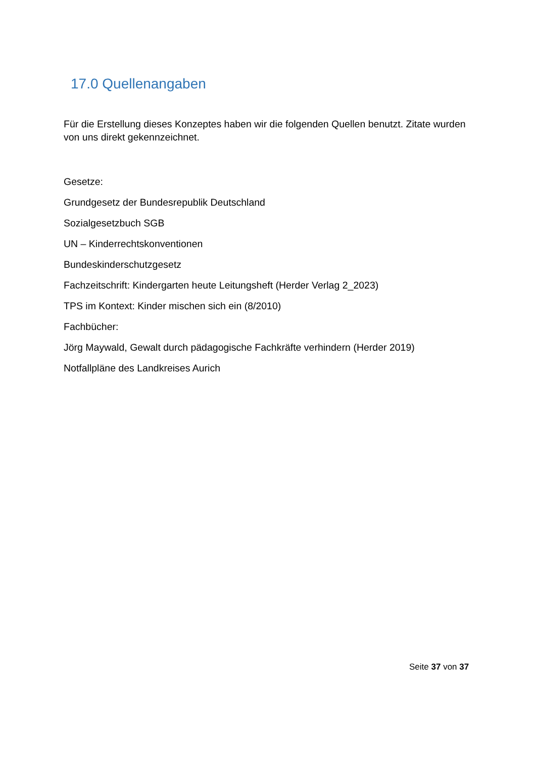17.0 Quellenangaben
Für die Erstellung dieses Konzeptes haben wir die folgenden Quellen benutzt. Zitate wurden von uns direkt gekennzeichnet.
Gesetze:
Grundgesetz der Bundesrepublik Deutschland
Sozialgesetzbuch SGB
UN – Kinderrechtskonventionen
Bundeskinderschutzgesetz
Fachzeitschrift: Kindergarten heute Leitungsheft (Herder Verlag 2_2023)
TPS im Kontext: Kinder mischen sich ein (8/2010)
Fachbücher:
Jörg Maywald, Gewalt durch pädagogische Fachkräfte verhindern (Herder 2019)
Notfallpläne des Landkreises Aurich
Seite 37 von 37